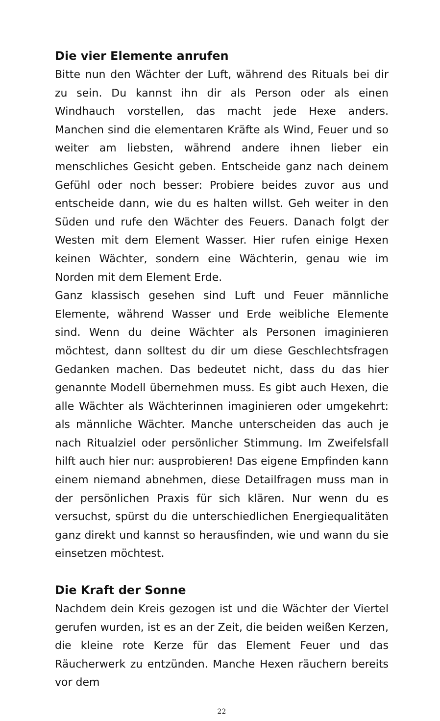Die vier Elemente anrufen
Bitte nun den Wächter der Luft, während des Rituals bei dir zu sein. Du kannst ihn dir als Person oder als einen Windhauch vorstellen, das macht jede Hexe anders. Manchen sind die elementaren Kräfte als Wind, Feuer und so weiter am liebsten, während andere ihnen lieber ein menschliches Gesicht geben. Entscheide ganz nach deinem Gefühl oder noch besser: Probiere beides zuvor aus und entscheide dann, wie du es halten willst. Geh weiter in den Süden und rufe den Wächter des Feuers. Danach folgt der Westen mit dem Element Wasser. Hier rufen einige Hexen keinen Wächter, sondern eine Wächterin, genau wie im Norden mit dem Element Erde.
Ganz klassisch gesehen sind Luft und Feuer männliche Elemente, während Wasser und Erde weibliche Elemente sind. Wenn du deine Wächter als Personen imaginieren möchtest, dann solltest du dir um diese Geschlechtsfragen Gedanken machen. Das bedeutet nicht, dass du das hier genannte Modell übernehmen muss. Es gibt auch Hexen, die alle Wächter als Wächterinnen imaginieren oder umgekehrt: als männliche Wächter. Manche unterscheiden das auch je nach Ritualziel oder persönlicher Stimmung. Im Zweifelsfall hilft auch hier nur: ausprobieren! Das eigene Empfinden kann einem niemand abnehmen, diese Detailfragen muss man in der persönlichen Praxis für sich klären. Nur wenn du es versuchst, spürst du die unterschiedlichen Energiequalitäten ganz direkt und kannst so herausfinden, wie und wann du sie einsetzen möchtest.
Die Kraft der Sonne
Nachdem dein Kreis gezogen ist und die Wächter der Viertel gerufen wurden, ist es an der Zeit, die beiden weißen Kerzen, die kleine rote Kerze für das Element Feuer und das Räucherwerk zu entzünden. Manche Hexen räuchern bereits vor dem
22